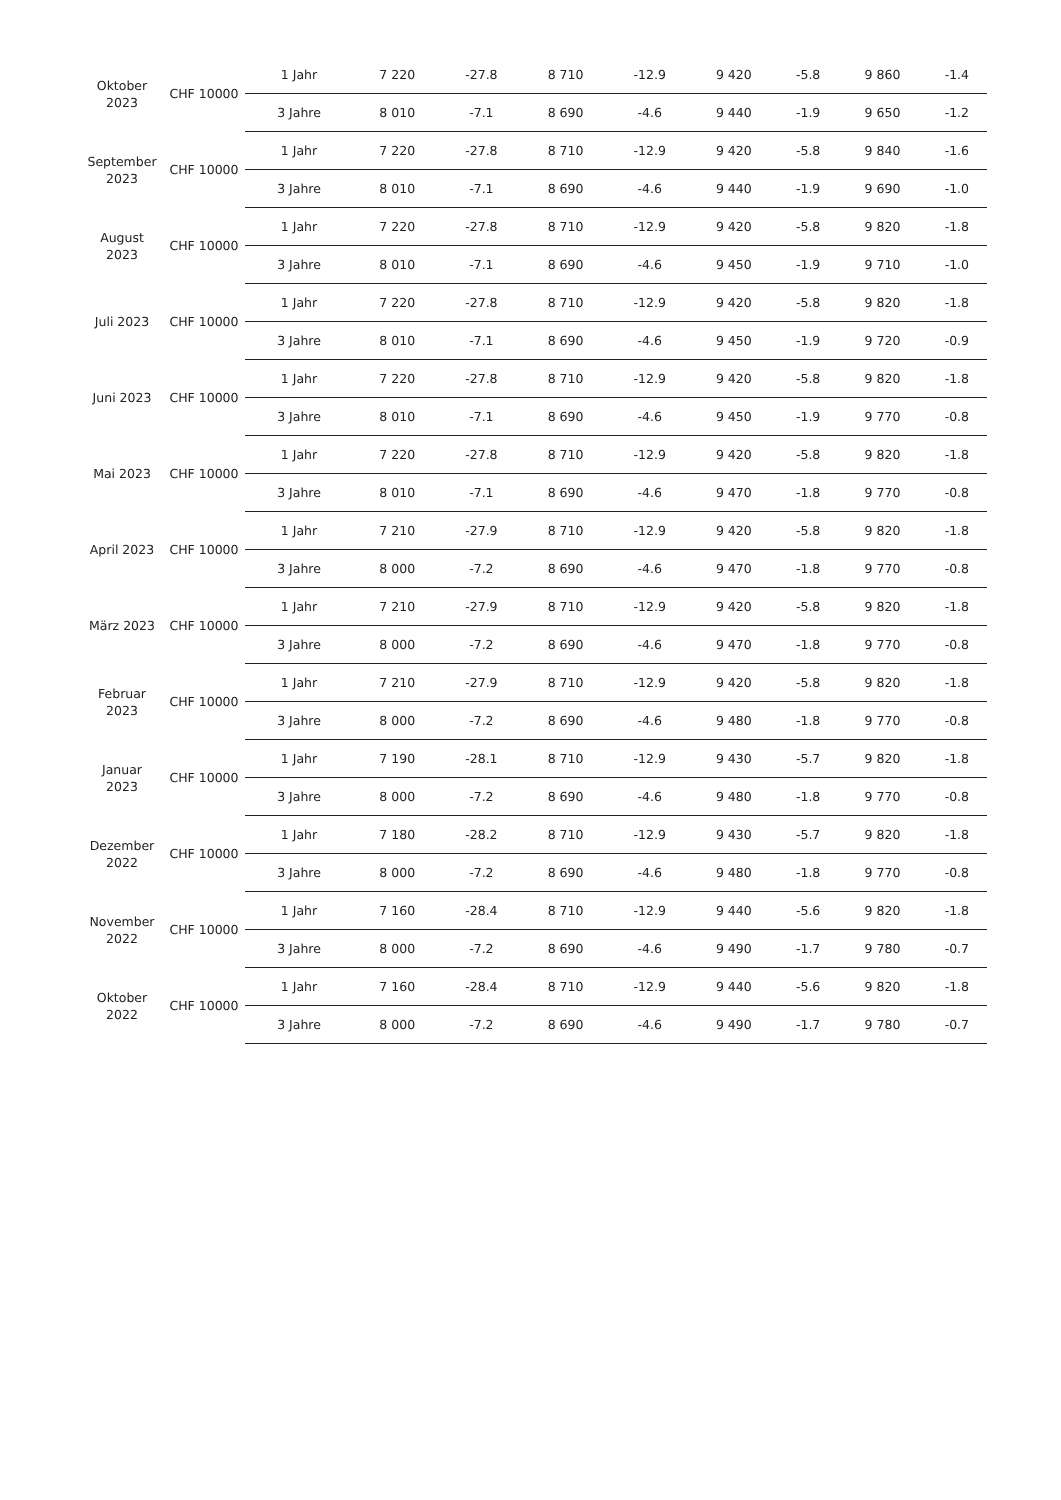| Oktober 2023 | CHF 10000 | 1 Jahr | 7 220 | -27.8 | 8 710 | -12.9 | 9 420 | -5.8 | 9 860 | -1.4 |
| | | 3 Jahre | 8 010 | -7.1 | 8 690 | -4.6 | 9 440 | -1.9 | 9 650 | -1.2 |
| September 2023 | CHF 10000 | 1 Jahr | 7 220 | -27.8 | 8 710 | -12.9 | 9 420 | -5.8 | 9 840 | -1.6 |
| | | 3 Jahre | 8 010 | -7.1 | 8 690 | -4.6 | 9 440 | -1.9 | 9 690 | -1.0 |
| August 2023 | CHF 10000 | 1 Jahr | 7 220 | -27.8 | 8 710 | -12.9 | 9 420 | -5.8 | 9 820 | -1.8 |
| | | 3 Jahre | 8 010 | -7.1 | 8 690 | -4.6 | 9 450 | -1.9 | 9 710 | -1.0 |
| Juli 2023 | CHF 10000 | 1 Jahr | 7 220 | -27.8 | 8 710 | -12.9 | 9 420 | -5.8 | 9 820 | -1.8 |
| | | 3 Jahre | 8 010 | -7.1 | 8 690 | -4.6 | 9 450 | -1.9 | 9 720 | -0.9 |
| Juni 2023 | CHF 10000 | 1 Jahr | 7 220 | -27.8 | 8 710 | -12.9 | 9 420 | -5.8 | 9 820 | -1.8 |
| | | 3 Jahre | 8 010 | -7.1 | 8 690 | -4.6 | 9 450 | -1.9 | 9 770 | -0.8 |
| Mai 2023 | CHF 10000 | 1 Jahr | 7 220 | -27.8 | 8 710 | -12.9 | 9 420 | -5.8 | 9 820 | -1.8 |
| | | 3 Jahre | 8 010 | -7.1 | 8 690 | -4.6 | 9 470 | -1.8 | 9 770 | -0.8 |
| April 2023 | CHF 10000 | 1 Jahr | 7 210 | -27.9 | 8 710 | -12.9 | 9 420 | -5.8 | 9 820 | -1.8 |
| | | 3 Jahre | 8 000 | -7.2 | 8 690 | -4.6 | 9 470 | -1.8 | 9 770 | -0.8 |
| März 2023 | CHF 10000 | 1 Jahr | 7 210 | -27.9 | 8 710 | -12.9 | 9 420 | -5.8 | 9 820 | -1.8 |
| | | 3 Jahre | 8 000 | -7.2 | 8 690 | -4.6 | 9 470 | -1.8 | 9 770 | -0.8 |
| Februar 2023 | CHF 10000 | 1 Jahr | 7 210 | -27.9 | 8 710 | -12.9 | 9 420 | -5.8 | 9 820 | -1.8 |
| | | 3 Jahre | 8 000 | -7.2 | 8 690 | -4.6 | 9 480 | -1.8 | 9 770 | -0.8 |
| Januar 2023 | CHF 10000 | 1 Jahr | 7 190 | -28.1 | 8 710 | -12.9 | 9 430 | -5.7 | 9 820 | -1.8 |
| | | 3 Jahre | 8 000 | -7.2 | 8 690 | -4.6 | 9 480 | -1.8 | 9 770 | -0.8 |
| Dezember 2022 | CHF 10000 | 1 Jahr | 7 180 | -28.2 | 8 710 | -12.9 | 9 430 | -5.7 | 9 820 | -1.8 |
| | | 3 Jahre | 8 000 | -7.2 | 8 690 | -4.6 | 9 480 | -1.8 | 9 770 | -0.8 |
| November 2022 | CHF 10000 | 1 Jahr | 7 160 | -28.4 | 8 710 | -12.9 | 9 440 | -5.6 | 9 820 | -1.8 |
| | | 3 Jahre | 8 000 | -7.2 | 8 690 | -4.6 | 9 490 | -1.7 | 9 780 | -0.7 |
| Oktober 2022 | CHF 10000 | 1 Jahr | 7 160 | -28.4 | 8 710 | -12.9 | 9 440 | -5.6 | 9 820 | -1.8 |
| | | 3 Jahre | 8 000 | -7.2 | 8 690 | -4.6 | 9 490 | -1.7 | 9 780 | -0.7 |